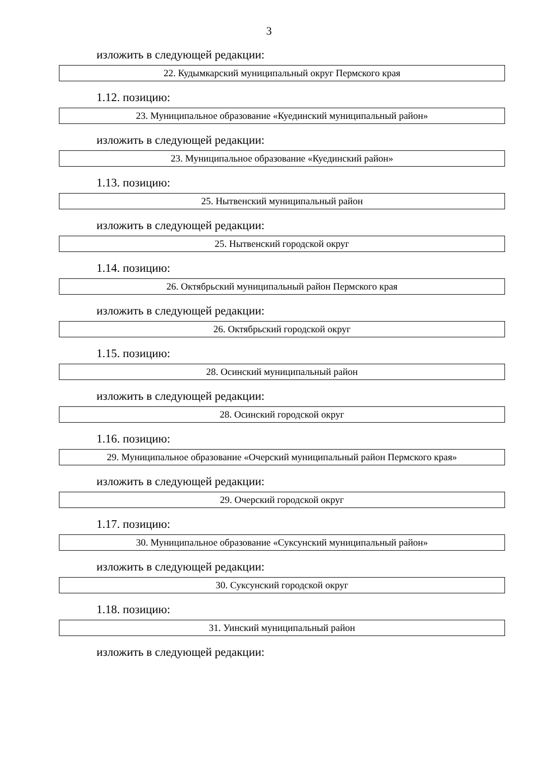3
изложить в следующей редакции:
| 22. Кудымкарский муниципальный округ Пермского края |
1.12. позицию:
| 23. Муниципальное образование «Куединский муниципальный район» |
изложить в следующей редакции:
| 23. Муниципальное образование «Куединский район» |
1.13. позицию:
| 25. Нытвенский муниципальный район |
изложить в следующей редакции:
| 25. Нытвенский городской округ |
1.14. позицию:
| 26. Октябрьский муниципальный район Пермского края |
изложить в следующей редакции:
| 26. Октябрьский городской округ |
1.15. позицию:
| 28. Осинский муниципальный район |
изложить в следующей редакции:
| 28. Осинский городской округ |
1.16. позицию:
| 29. Муниципальное образование «Очерский муниципальный район Пермского края» |
изложить в следующей редакции:
| 29. Очерский городской округ |
1.17. позицию:
| 30. Муниципальное образование «Суксунский муниципальный район» |
изложить в следующей редакции:
| 30. Суксунский городской округ |
1.18. позицию:
| 31. Уинский муниципальный район |
изложить в следующей редакции: